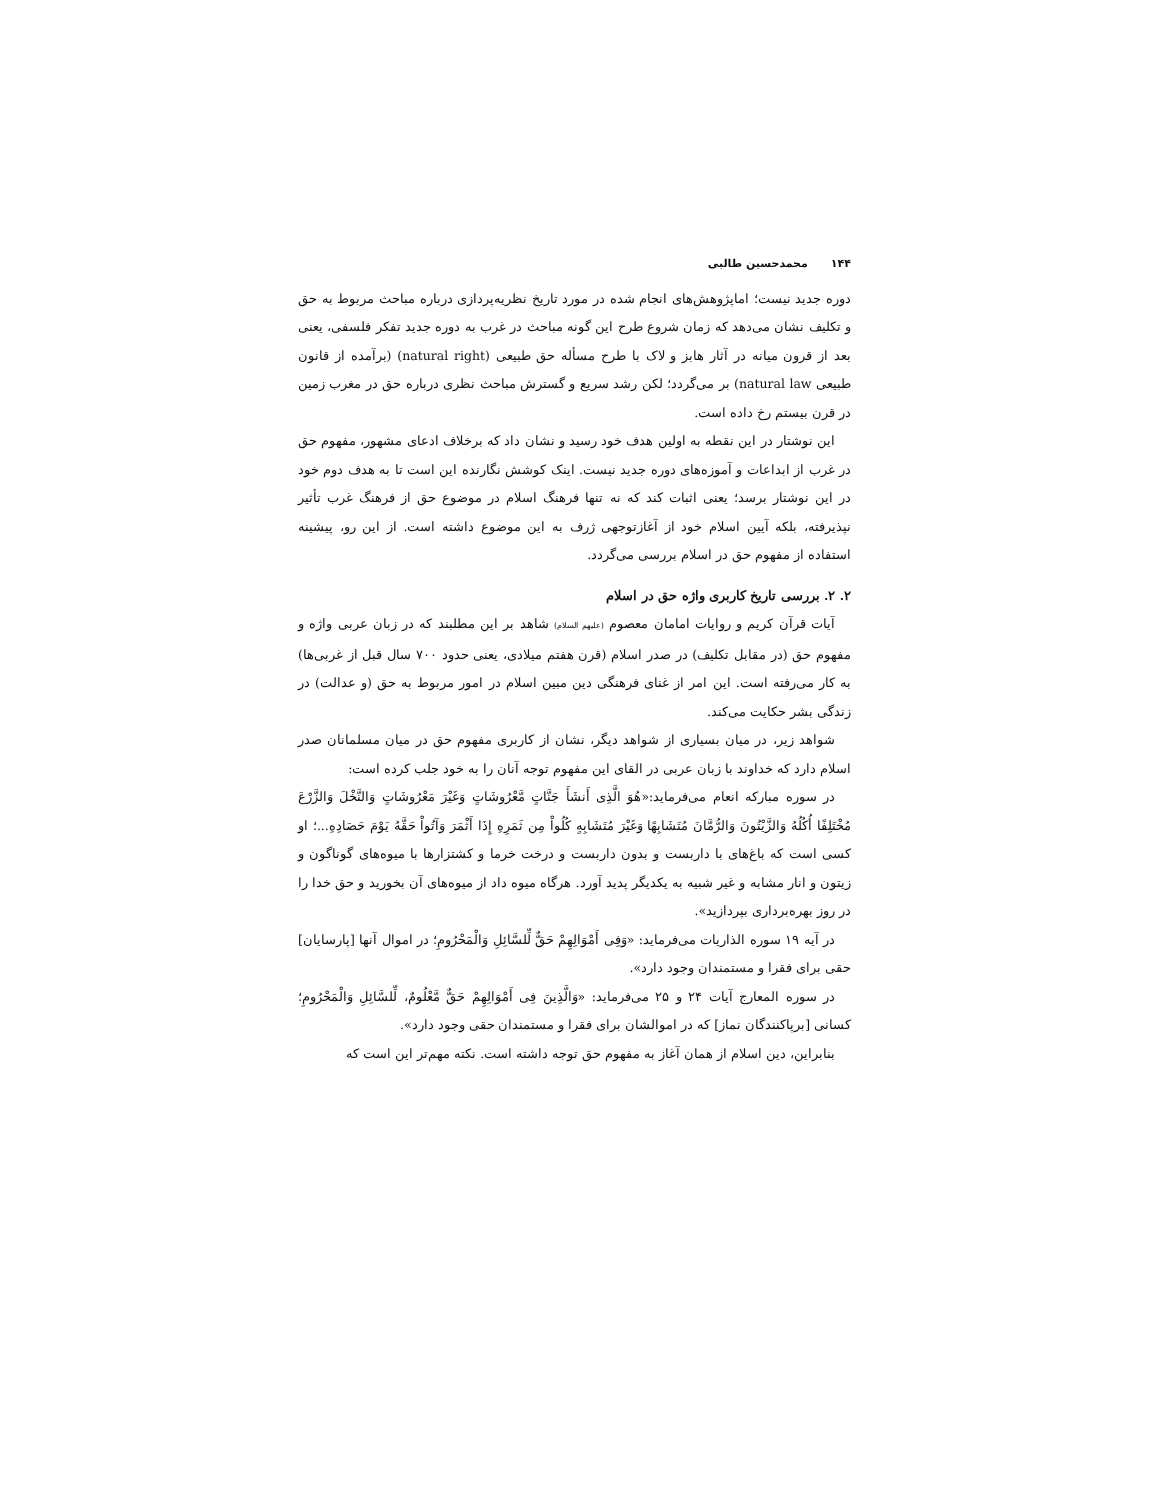۱۴۴ محمدحسین طالبی
دوره جدید نیست؛ اماپژوهش‌های انجام شده در مورد تاریخ نظریه‌پردازی درباره مباحث مربوط به حق و تکلیف نشان می‌دهد که زمان شروع طرح این گونه مباحث در غرب به دوره جدید تفکر فلسفی، یعنی بعد از قرون میانه در آثار هابز و لاک با طرح مسأله حق طبیعی (natural right) (برآمده از قانون طبیعی natural law) بر می‌گردد؛ لکن رشد سریع و گسترش مباحث نظری درباره حق در مغرب زمین در قرن بیستم رخ داده است.
این نوشتار در این نقطه به اولین هدف خود رسید و نشان داد که برخلاف ادعای مشهور، مفهوم حق در غرب از ابداعات و آموزه‌های دوره جدید نیست. اینک کوشش نگارنده این است تا به هدف دوم خود در این نوشتار برسد؛ یعنی اثبات کند که نه تنها فرهنگ اسلام در موضوع حق از فرهنگ غرب تأثیر نپذیرفته، بلکه آیین اسلام خود از آغازتوجهی ژرف به این موضوع داشته است. از این رو، پیشینه استفاده از مفهوم حق در اسلام بررسی می‌گردد.
۲. ۲. بررسی تاریخ کاربری واژه حق در اسلام
آیات قرآن کریم و روایات امامان معصوم (علیهم السلام) شاهد بر این مطلبند که در زبان عربی واژه و مفهوم حق (در مقابل تکلیف) در صدر اسلام (قرن هفتم میلادی، یعنی حدود ۷۰۰ سال قبل از غربی‌ها) به کار می‌رفته است. این امر از غنای فرهنگی دین مبین اسلام در امور مربوط به حق (و عدالت) در زندگی بشر حکایت می‌کند.
شواهد زیر، در میان بسیاری از شواهد دیگر، نشان از کاربری مفهوم حق در میان مسلمانان صدر اسلام دارد که خداوند با زبان عربی در القای این مفهوم توجه آنان را به خود جلب کرده است:
در سوره مبارکه انعام می‌فرماید:«هُوَ الَّذِی أَنشَأَ جَنَّاتٍ مَّعْرُوشَاتٍ وَغَیْرَ مَعْرُوشَاتٍ وَالنَّخْلَ وَالزَّرْعَ مُخْتَلِفًا أُكُلُهُ وَالزَّیْتُونَ وَالرُّمَّانَ مُتَشَابِهًا وَغَیْرَ مُتَشَابِهٍ كُلُواْ مِن ثَمَرِهِ إِذَا أَثْمَرَ وَآتُواْ حَقَّهُ یَوْمَ حَصَادِهِ...؛ او کسی است که باغ‌های با داربست و بدون داربست و درخت خرما و کشتزارها با میوه‌های گوناگون و زیتون و انار مشابه و غیر شبیه به یکدیگر پدید آورد. هرگاه میوه داد از میوه‌های آن بخورید و حق خدا را در روز بهره‌برداری بپردازید».
در آیه ۱۹ سوره الذاریات می‌فرماید: «وَفِی أَمْوَالِهِمْ حَقٌّ لِّلسَّائِلِ وَالْمَحْرُومِ؛ در اموال آنها [پارسایان] حقی برای فقرا و مستمندان وجود دارد».
در سوره المعارج آیات ۲۴ و ۲۵ می‌فرماید: «وَالَّذِینَ فِی أَمْوَالِهِمْ حَقٌّ مَّعْلُومٌ، لِّلسَّائِلِ وَالْمَحْرُومِ؛ کسانی [برپاکنندگان نماز] که در اموالشان برای فقرا و مستمندان حقی وجود دارد».
بنابراین، دین اسلام از همان آغاز به مفهوم حق توجه داشته است. نکته مهم‌تر این است که